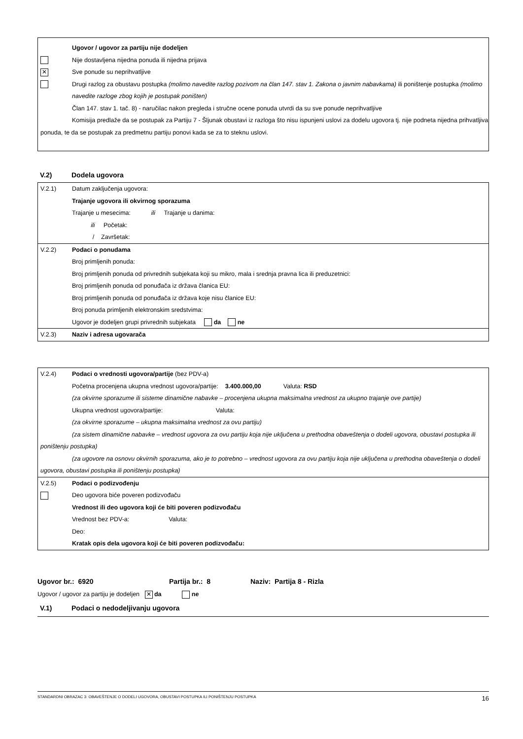Ugovor / ugovor za partiju nije dodeljen
Nije dostavljena nijedna ponuda ili nijedna prijava
✕
Sve ponude su neprihvatljive
Drugi razlog za obustavu postupka (molimo navedite razlog pozivom na član 147. stav 1. Zakona o javnim nabavkama) ili poništenje postupka (molimo navedite razloge zbog kojih je postupak poništen)
Član 147. stav 1. tač. 8) - naručilac nakon pregleda i stručne ocene ponuda utvrdi da su sve ponude neprihvatljive
Komisija predlaže da se postupak za Partiju 7 - Šljunak obustavi iz razloga što nisu ispunjeni uslovi za dodelu ugovora tj. nije podneta nijedna prihvatljiva ponuda, te da se postupak za predmetnu partiju ponovi kada se za to steknu uslovi.
V.2) Dodela ugovora
V.2.1) Datum zaključenja ugovora:
Trajanje ugovora ili okvirnog sporazuma
Trajanje u mesecima: ili Trajanje u danima:
ili Početak:
/ Završetak:
V.2.2) Podaci o ponudama
Broj primljenih ponuda:
Broj primljenih ponuda od privrednih subjekata koji su mikro, mala i srednja pravna lica ili preduzetnici:
Broj primljenih ponuda od ponuđača iz država članica EU:
Broj primljenih ponuda od ponuđača iz država koje nisu članice EU:
Broj ponuda primljenih elektronskim sredstvima:
Ugovor je dodeljen grupi privrednih subjekata da ne
V.2.3) Naziv i adresa ugovarača
V.2.4) Podaci o vrednosti ugovora/partije (bez PDV-a)
Početna procenjena ukupna vrednost ugovora/partije: 3.400.000,00 Valuta: RSD
(za okvirne sporazume ili sisteme dinamične nabavke – procenjena ukupna maksimalna vrednost za ukupno trajanje ove partije)
Ukupna vrednost ugovora/partije: Valuta:
(za okvirne sporazume – ukupna maksimalna vrednost za ovu partiju)
(za sistem dinamične nabavke – vrednost ugovora za ovu partiju koja nije uključena u prethodna obaveštenja o dodeli ugovora, obustavi postupka ili poništenju postupka)
(za ugovore na osnovu okvirnih sporazuma, ako je to potrebno – vrednost ugovora za ovu partiju koja nije uključena u prethodna obaveštenja o dodeli ugovora, obustavi postupka ili poništenju postupka)
V.2.5) Podaci o podizvođenju
Deo ugovora biće poveren podizvođaču
Vrednost ili deo ugovora koji će biti poveren podizvođaču
Vrednost bez PDV-a: Valuta:
Deo:
Kratak opis dela ugovora koji će biti poveren podizvođaču:
Ugovor br.: 6920 Partija br.: 8 Naziv: Partija 8 - Rizla
Ugovor / ugovor za partiju je dodeljen ✕ da ne
V.1) Podaci o nedodeljivanju ugovora
STANDARDNI OBRAZAC 3: OBAVEŠTENJE O DODELI UGOVORA, OBUSTAVI POSTUPKA ILI PONIŠTENJU POSTUPKA 16